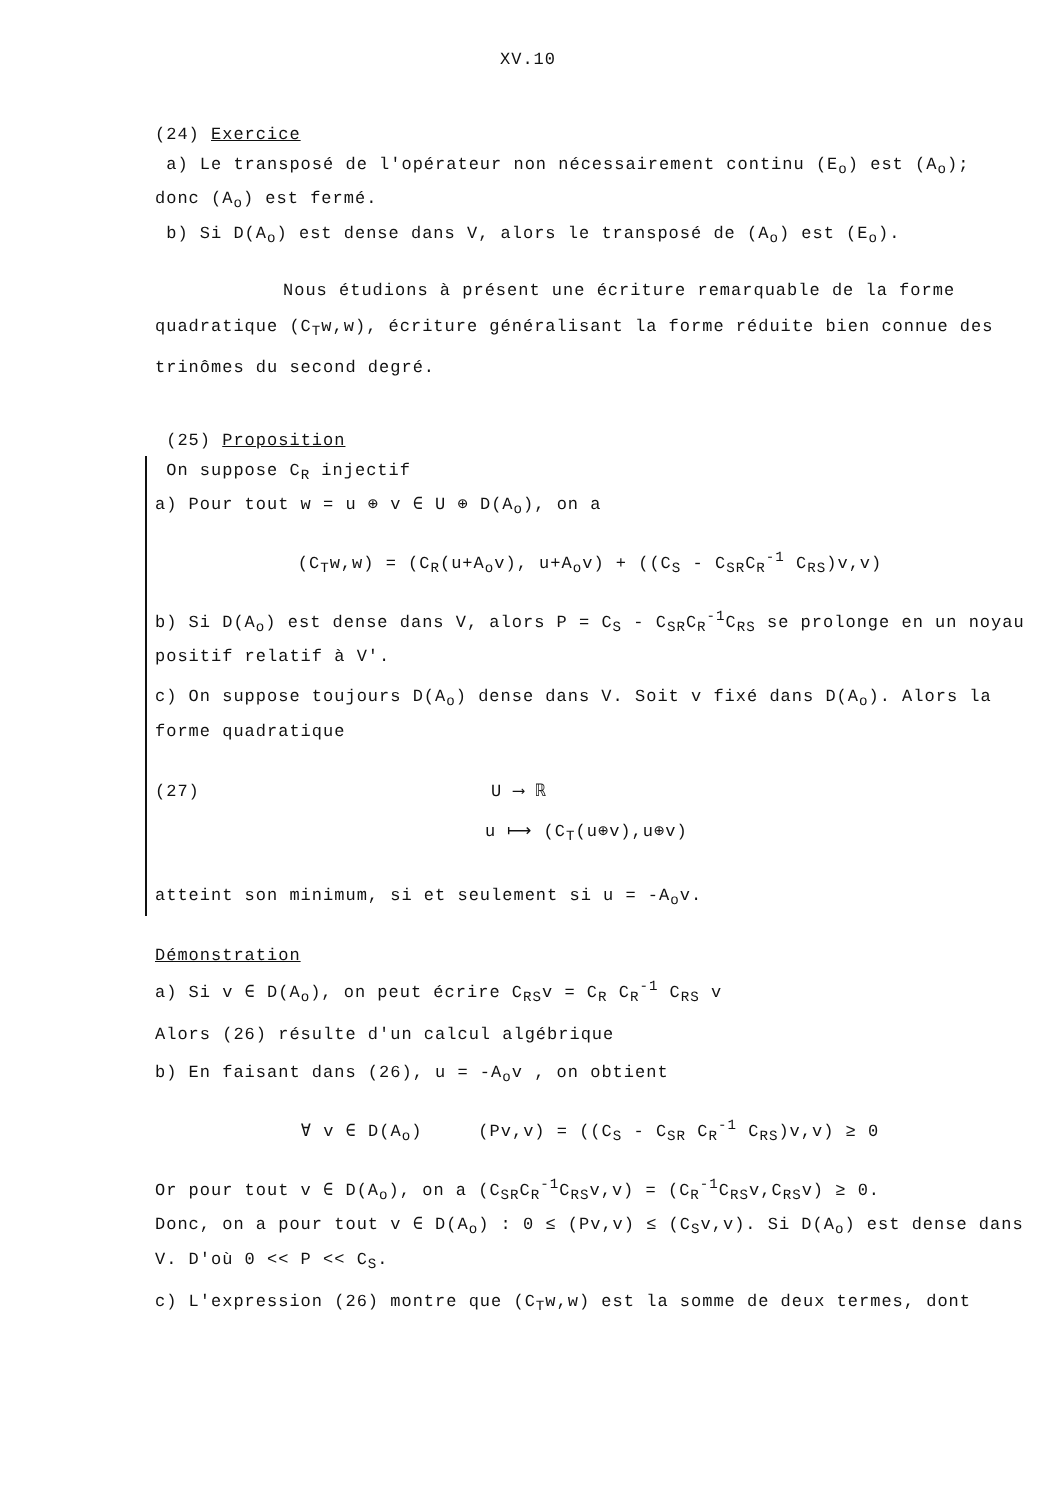XV.10
(24) Exercice
a) Le transposé de l'opérateur non nécessairement continu (E<sub>o</sub>) est (A<sub>o</sub>);
donc (A<sub>o</sub>) est fermé.
b) Si D(A<sub>o</sub>) est dense dans V, alors le transposé de (A<sub>o</sub>) est (E<sub>o</sub>).
Nous étudions à présent une écriture remarquable de la forme quadratique (C<sub>T</sub>w,w), écriture généralisant la forme réduite bien connue des trinômes du second degré.
(25) Proposition
On suppose C<sub>R</sub> injectif
a) Pour tout w = u ⊕ v ∈ U ⊕ D(A<sub>o</sub>), on a
(C<sub>T</sub>w,w) = (C<sub>R</sub>(u+A<sub>o</sub>v), u+A<sub>o</sub>v) + ((C<sub>S</sub> - C<sub>SR</sub>C<sub>R</sub><sup>-1</sup> C<sub>RS</sub>)v,v)
b) Si D(A<sub>o</sub>) est dense dans V, alors P = C<sub>S</sub> - C<sub>SR</sub>C<sub>R</sub><sup>-1</sup>C<sub>RS</sub> se prolonge en un noyau positif relatif à V'.
c) On suppose toujours D(A<sub>o</sub>) dense dans V. Soit v fixé dans D(A<sub>o</sub>). Alors la forme quadratique
(27) U ⟶ ℝ
u ⟼ (C<sub>T</sub>(u⊕v),u⊕v)
atteint son minimum, si et seulement si u = -A<sub>o</sub>v.
Démonstration
a) Si v ∈ D(A<sub>o</sub>), on peut écrire C<sub>RS</sub>v = C<sub>R</sub> C<sub>R</sub><sup>-1</sup> C<sub>RS</sub> v
Alors (26) résulte d'un calcul algébrique
b) En faisant dans (26), u = -A<sub>o</sub>v , on obtient
∀ v ∈ D(A<sub>o</sub>) (Pv,v) = ((C<sub>S</sub> - C<sub>SR</sub> C<sub>R</sub><sup>-1</sup> C<sub>RS</sub>)v,v) ≥ 0
Or pour tout v ∈ D(A<sub>o</sub>), on a (C<sub>SR</sub>C<sub>R</sub><sup>-1</sup>C<sub>RS</sub>v,v) = (C<sub>R</sub><sup>-1</sup>C<sub>RS</sub>v,C<sub>RS</sub>v) ≥ 0.
Donc, on a pour tout v ∈ D(A<sub>o</sub>) : 0 ≤ (Pv,v) ≤ (C<sub>S</sub>v,v). Si D(A<sub>o</sub>) est dense dans V. D'où 0 << P << C<sub>S</sub>.
c) L'expression (26) montre que (C<sub>T</sub>w,w) est la somme de deux termes, dont